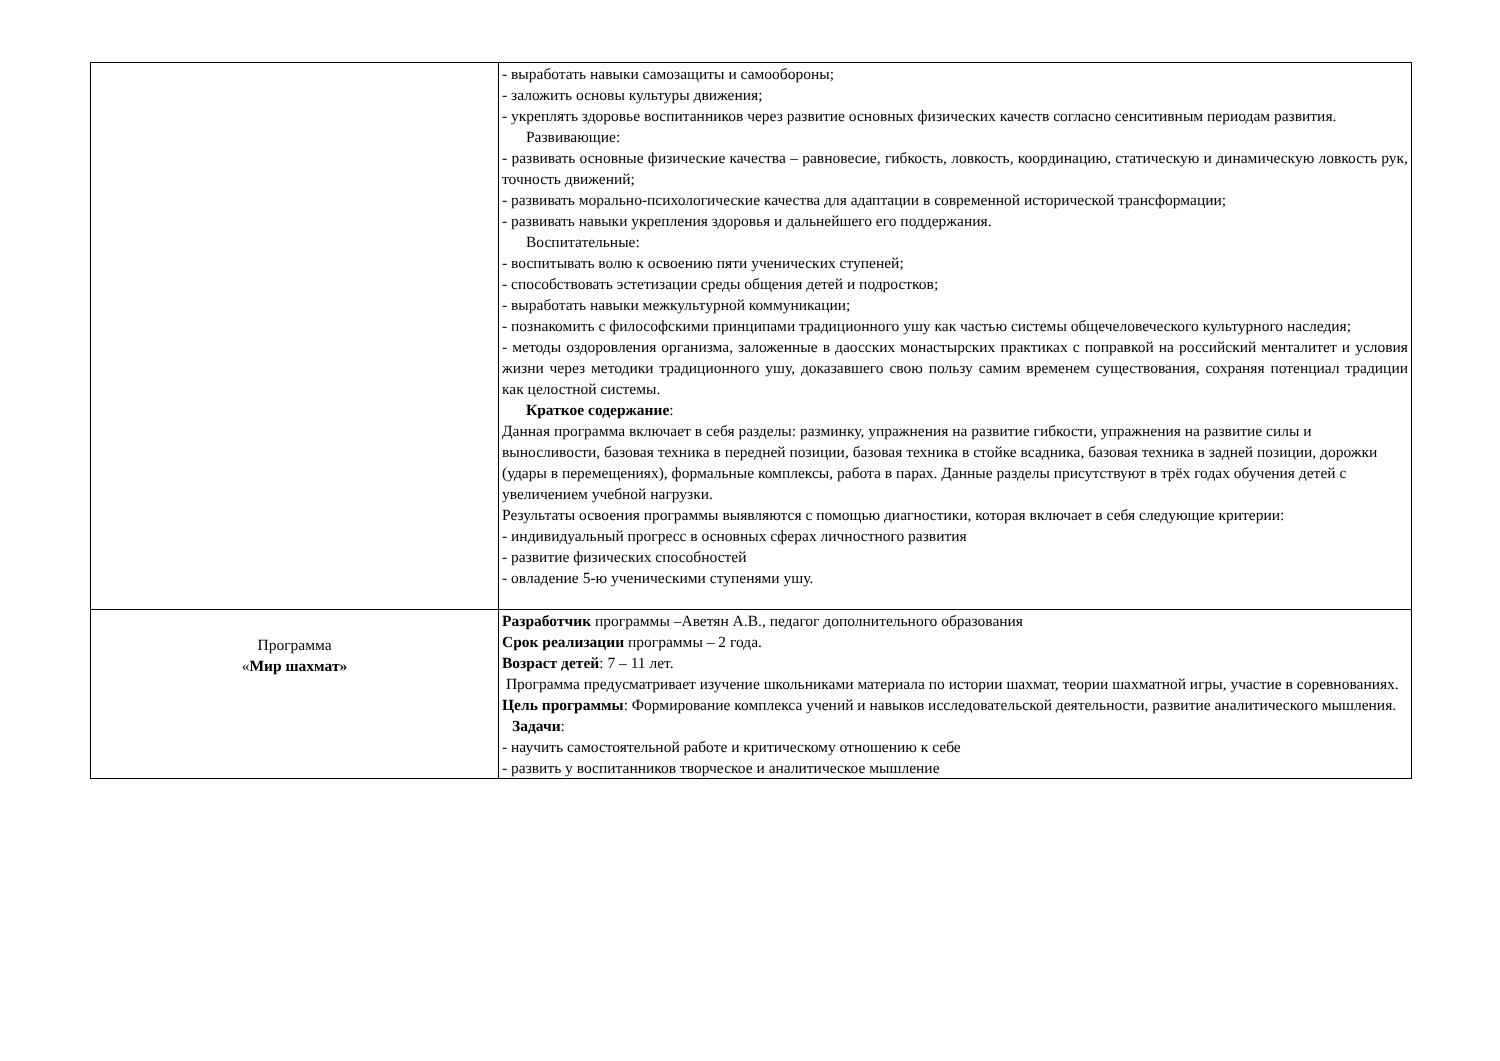| | - выработать навыки самозащиты и самообороны; - заложить основы культуры движения; - укреплять здоровье воспитанников через развитие основных физических качеств согласно сенситивным периодам развития. Развивающие: - развивать основные физические качества – равновесие, гибкость, ловкость, координацию, статическую и динамическую ловкость рук, точность движений; - развивать морально-психологические качества для адаптации в современной исторической трансформации; - развивать навыки укрепления здоровья и дальнейшего его поддержания. Воспитательные: - воспитывать волю к освоению пяти ученических ступеней; - способствовать эстетизации среды общения детей и подростков; - выработать навыки межкультурной коммуникации; - познакомить с философскими принципами традиционного ушу как частью системы общечеловеческого культурного наследия; - методы оздоровления организма, заложенные в даосских монастырских практиках с поправкой на российский менталитет и условия жизни через методики традиционного ушу, доказавшего свою пользу самим временем существования, сохраняя потенциал традиции как целостной системы. Краткое содержание : Данная программа включает в себя разделы: разминку, упражнения на развитие гибкости, упражнения на развитие силы и выносливости, базовая техника в передней позиции, базовая техника в стойке всадника, базовая техника в задней позиции, дорожки (удары в перемещениях), формальные комплексы, работа в парах. Данные разделы присутствуют в трёх годах обучения детей с увеличением учебной нагрузки. Результаты освоения программы выявляются с помощью диагностики, которая включает в себя следующие критерии: - индивидуальный прогресс в основных сферах личностного развития - развитие физических способностей - овладение 5-ю ученическими ступенями ушу. |
| Программа « Мир шахмат» | Разработчик программы –Аветян А.В., педагог дополнительного образования Срок реализации программы – 2 года. Возраст детей : 7 – 11 лет. Программа предусматривает изучение школьниками материала по истории шахмат, теории шахматной игры, участие в соревнованиях. Цель программы : Формирование комплекса учений и навыков исследовательской деятельности, развитие аналитического мышления. Задачи : - научить самостоятельной работе и критическому отношению к себе - развить у воспитанников творческое и аналитическое мышление |